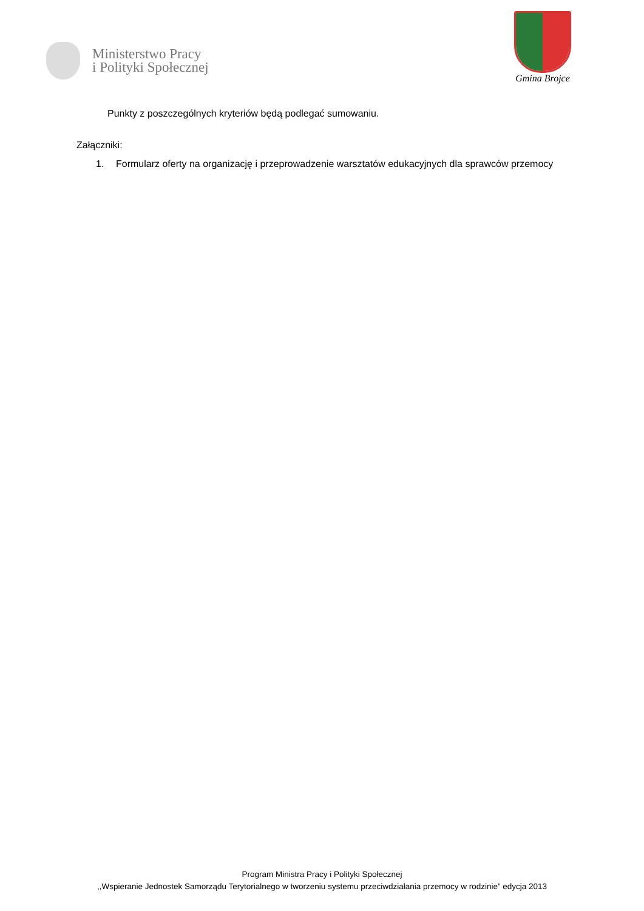Ministerstwo Pracy
i Polityki Społecznej
Gmina Brojce
Punkty z poszczególnych kryteriów będą podlegać sumowaniu.
Załączniki:
1. Formularz oferty na organizację i przeprowadzenie warsztatów edukacyjnych dla sprawców przemocy
Program Ministra Pracy i Polityki Społecznej
,,Wspieranie Jednostek Samorządu Terytorialnego w tworzeniu systemu przeciwdziałania przemocy w rodzinie” edycja 2013